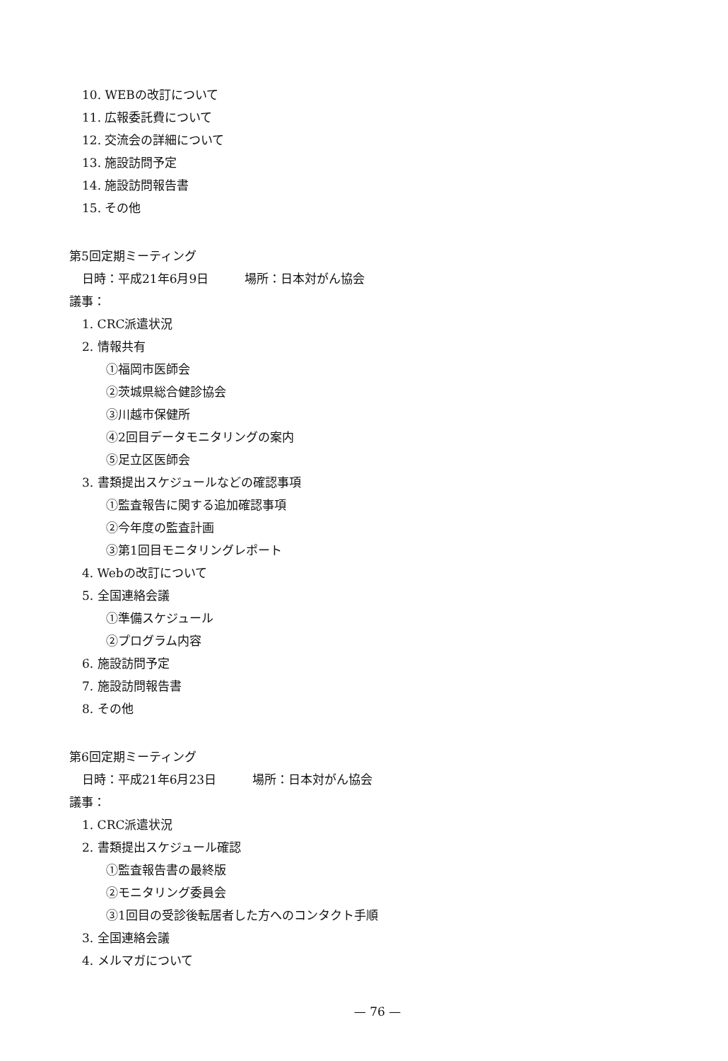10. WEBの改訂について
11. 広報委託費について
12. 交流会の詳細について
13. 施設訪問予定
14. 施設訪問報告書
15. その他
第5回定期ミーティング
日時：平成21年6月9日　　　場所：日本対がん協会
議事：
1. CRC派遣状況
2. 情報共有
①福岡市医師会
②茨城県総合健診協会
③川越市保健所
④2回目データモニタリングの案内
⑤足立区医師会
3. 書類提出スケジュールなどの確認事項
①監査報告に関する追加確認事項
②今年度の監査計画
③第1回目モニタリングレポート
4. Webの改訂について
5. 全国連絡会議
①準備スケジュール
②プログラム内容
6. 施設訪問予定
7. 施設訪問報告書
8. その他
第6回定期ミーティング
日時：平成21年6月23日　　　場所：日本対がん協会
議事：
1. CRC派遣状況
2. 書類提出スケジュール確認
①監査報告書の最終版
②モニタリング委員会
③1回目の受診後転居者した方へのコンタクト手順
3. 全国連絡会議
4. メルマガについて
— 76 —